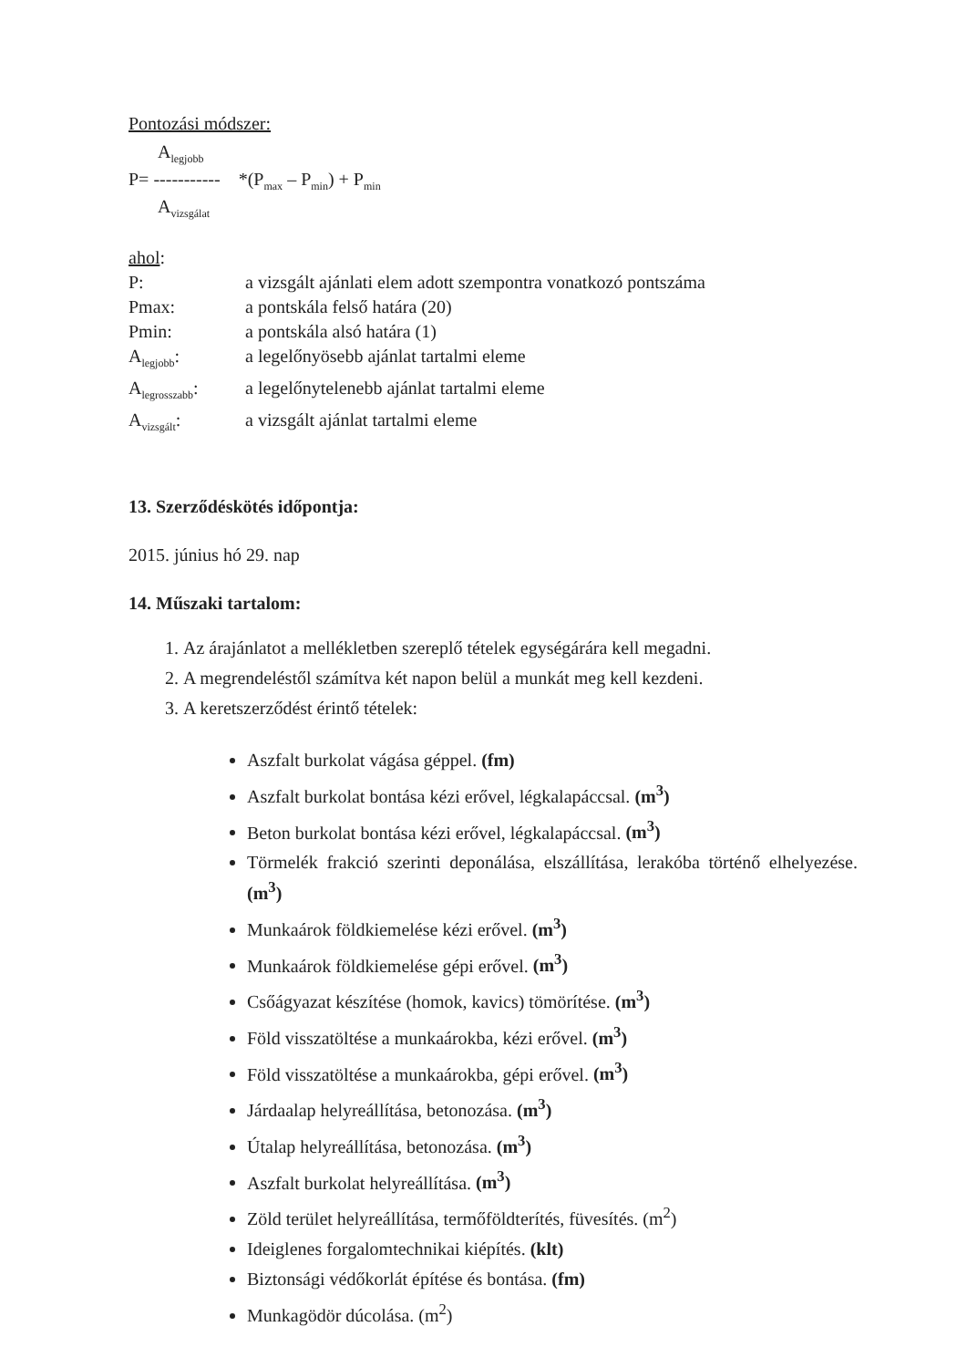Pontozási módszer:
A<sub>legjobb</sub>
P= ----------- *(P<sub>max</sub> – P<sub>min</sub>) + P<sub>min</sub>
A<sub>vizsgálat</sub>
ahol:
| P: | a vizsgált ajánlati elem adott szempontra vonatkozó pontszáma |
| Pmax: | a pontskála felső határa (20) |
| Pmin: | a pontskála alsó határa (1) |
| A<sub>legjobb</sub>: | a legelőnyösebb ajánlat tartalmi eleme |
| A<sub>legrosszabb</sub>: | a legelőnytelenebb ajánlat tartalmi eleme |
| A<sub>vizsgált</sub>: | a vizsgált ajánlat tartalmi eleme |
13. Szerződéskötés időpontja:
2015. június hó 29. nap
14. Műszaki tartalom:
1. Az árajánlatot a mellékletben szereplő tételek egységárára kell megadni.
2. A megrendeléstől számítva két napon belül a munkát meg kell kezdeni.
3. A keretszerződést érintő tételek:
Aszfalt burkolat vágása géppel. (fm)
Aszfalt burkolat bontása kézi erővel, légkalapáccsal. (m<sup>3</sup>)
Beton burkolat bontása kézi erővel, légkalapáccsal. (m<sup>3</sup>)
Törmelék frakció szerinti deponálása, elszállítása, lerakóba történő elhelyezése. (m<sup>3</sup>)
Munkaárok földkiemelése kézi erővel. (m<sup>3</sup>)
Munkaárok földkiemelése gépi erővel. (m<sup>3</sup>)
Csőágyazat készítése (homok, kavics) tömörítése. (m<sup>3</sup>)
Föld visszatöltése a munkaárokba, kézi erővel. (m<sup>3</sup>)
Föld visszatöltése a munkaárokba, gépi erővel. (m<sup>3</sup>)
Járdaalap helyreállítása, betonozása. (m<sup>3</sup>)
Útalap helyreállítása, betonozása. (m<sup>3</sup>)
Aszfalt burkolat helyreállítása. (m<sup>3</sup>)
Zöld terület helyreállítása, termőföldterítés, füvesítés. (m<sup>2</sup>)
Ideiglenes forgalomtechnikai kiépítés. (klt)
Biztonsági védőkorlát építése és bontása. (fm)
Munkagödör dúcolása. (m<sup>2</sup>)